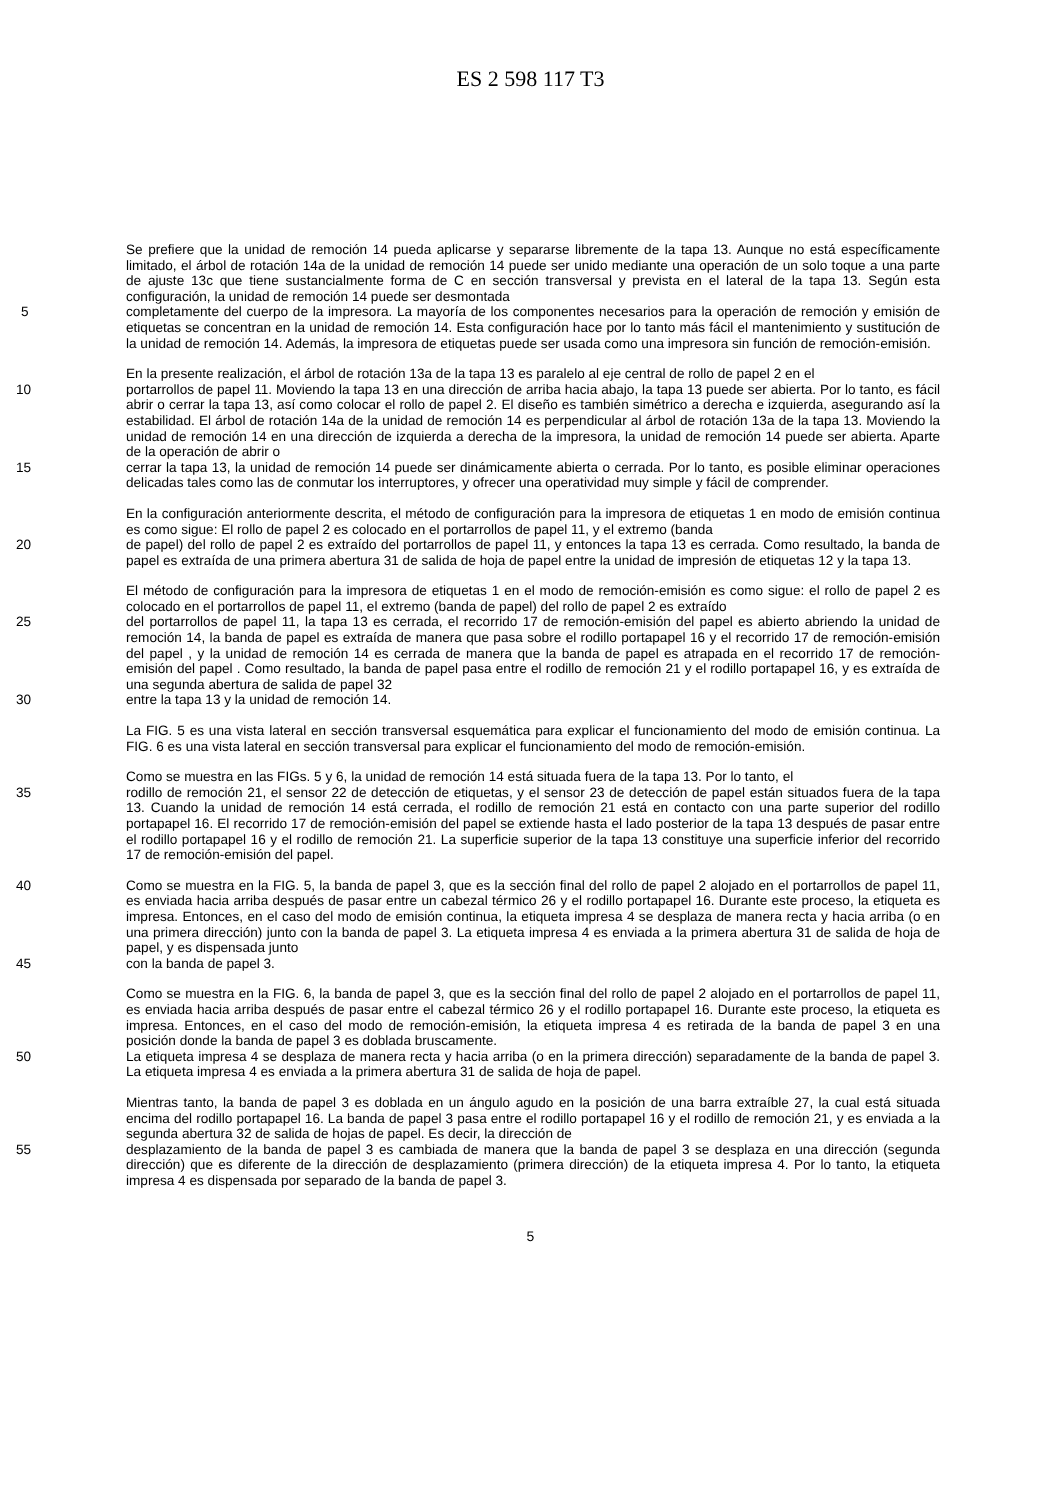ES 2 598 117 T3
Se prefiere que la unidad de remoción 14 pueda aplicarse y separarse libremente de la tapa 13. Aunque no está específicamente limitado, el árbol de rotación 14a de la unidad de remoción 14 puede ser unido mediante una operación de un solo toque a una parte de ajuste 13c que tiene sustancialmente forma de C en sección transversal y prevista en el lateral de la tapa 13. Según esta configuración, la unidad de remoción 14 puede ser desmontada
5 completamente del cuerpo de la impresora. La mayoría de los componentes necesarios para la operación de remoción y emisión de etiquetas se concentran en la unidad de remoción 14. Esta configuración hace por lo tanto más fácil el mantenimiento y sustitución de la unidad de remoción 14. Además, la impresora de etiquetas puede ser usada como una impresora sin función de remoción-emisión.
En la presente realización, el árbol de rotación 13a de la tapa 13 es paralelo al eje central de rollo de papel 2 en el
10 portarrollos de papel 11. Moviendo la tapa 13 en una dirección de arriba hacia abajo, la tapa 13 puede ser abierta. Por lo tanto, es fácil abrir o cerrar la tapa 13, así como colocar el rollo de papel 2. El diseño es también simétrico a derecha e izquierda, asegurando así la estabilidad. El árbol de rotación 14a de la unidad de remoción 14 es perpendicular al árbol de rotación 13a de la tapa 13. Moviendo la unidad de remoción 14 en una dirección de izquierda a derecha de la impresora, la unidad de remoción 14 puede ser abierta. Aparte de la operación de abrir o
15 cerrar la tapa 13, la unidad de remoción 14 puede ser dinámicamente abierta o cerrada. Por lo tanto, es posible eliminar operaciones delicadas tales como las de conmutar los interruptores, y ofrecer una operatividad muy simple y fácil de comprender.
En la configuración anteriormente descrita, el método de configuración para la impresora de etiquetas 1 en modo de emisión continua es como sigue: El rollo de papel 2 es colocado en el portarrollos de papel 11, y el extremo (banda
20 de papel) del rollo de papel 2 es extraído del portarrollos de papel 11, y entonces la tapa 13 es cerrada. Como resultado, la banda de papel es extraída de una primera abertura 31 de salida de hoja de papel entre la unidad de impresión de etiquetas 12 y la tapa 13.
El método de configuración para la impresora de etiquetas 1 en el modo de remoción-emisión es como sigue: el rollo de papel 2 es colocado en el portarrollos de papel 11, el extremo (banda de papel) del rollo de papel 2 es extraído
25 del portarrollos de papel 11, la tapa 13 es cerrada, el recorrido 17 de remoción-emisión del papel es abierto abriendo la unidad de remoción 14, la banda de papel es extraída de manera que pasa sobre el rodillo portapapel 16 y el recorrido 17 de remoción-emisión del papel , y la unidad de remoción 14 es cerrada de manera que la banda de papel es atrapada en el recorrido 17 de remoción-emisión del papel . Como resultado, la banda de papel pasa entre el rodillo de remoción 21 y el rodillo portapapel 16, y es extraída de una segunda abertura de salida de papel 32
30 entre la tapa 13 y la unidad de remoción 14.
La FIG. 5 es una vista lateral en sección transversal esquemática para explicar el funcionamiento del modo de emisión continua. La FIG. 6 es una vista lateral en sección transversal para explicar el funcionamiento del modo de remoción-emisión.
Como se muestra en las FIGs. 5 y 6, la unidad de remoción 14 está situada fuera de la tapa 13. Por lo tanto, el
35 rodillo de remoción 21, el sensor 22 de detección de etiquetas, y el sensor 23 de detección de papel están situados fuera de la tapa 13. Cuando la unidad de remoción 14 está cerrada, el rodillo de remoción 21 está en contacto con una parte superior del rodillo portapapel 16. El recorrido 17 de remoción-emisión del papel se extiende hasta el lado posterior de la tapa 13 después de pasar entre el rodillo portapapel 16 y el rodillo de remoción 21. La superficie superior de la tapa 13 constituye una superficie inferior del recorrido 17 de remoción-emisión del papel.
40 Como se muestra en la FIG. 5, la banda de papel 3, que es la sección final del rollo de papel 2 alojado en el portarrollos de papel 11, es enviada hacia arriba después de pasar entre un cabezal térmico 26 y el rodillo portapapel 16. Durante este proceso, la etiqueta es impresa. Entonces, en el caso del modo de emisión continua, la etiqueta impresa 4 se desplaza de manera recta y hacia arriba (o en una primera dirección) junto con la banda de papel 3. La etiqueta impresa 4 es enviada a la primera abertura 31 de salida de hoja de papel, y es dispensada junto
45 con la banda de papel 3.
Como se muestra en la FIG. 6, la banda de papel 3, que es la sección final del rollo de papel 2 alojado en el portarrollos de papel 11, es enviada hacia arriba después de pasar entre el cabezal térmico 26 y el rodillo portapapel 16. Durante este proceso, la etiqueta es impresa. Entonces, en el caso del modo de remoción-emisión, la etiqueta impresa 4 es retirada de la banda de papel 3 en una posición donde la banda de papel 3 es doblada bruscamente.
50 La etiqueta impresa 4 se desplaza de manera recta y hacia arriba (o en la primera dirección) separadamente de la banda de papel 3. La etiqueta impresa 4 es enviada a la primera abertura 31 de salida de hoja de papel.
Mientras tanto, la banda de papel 3 es doblada en un ángulo agudo en la posición de una barra extraíble 27, la cual está situada encima del rodillo portapapel 16. La banda de papel 3 pasa entre el rodillo portapapel 16 y el rodillo de remoción 21, y es enviada a la segunda abertura 32 de salida de hojas de papel. Es decir, la dirección de
55 desplazamiento de la banda de papel 3 es cambiada de manera que la banda de papel 3 se desplaza en una dirección (segunda dirección) que es diferente de la dirección de desplazamiento (primera dirección) de la etiqueta impresa 4. Por lo tanto, la etiqueta impresa 4 es dispensada por separado de la banda de papel 3.
5